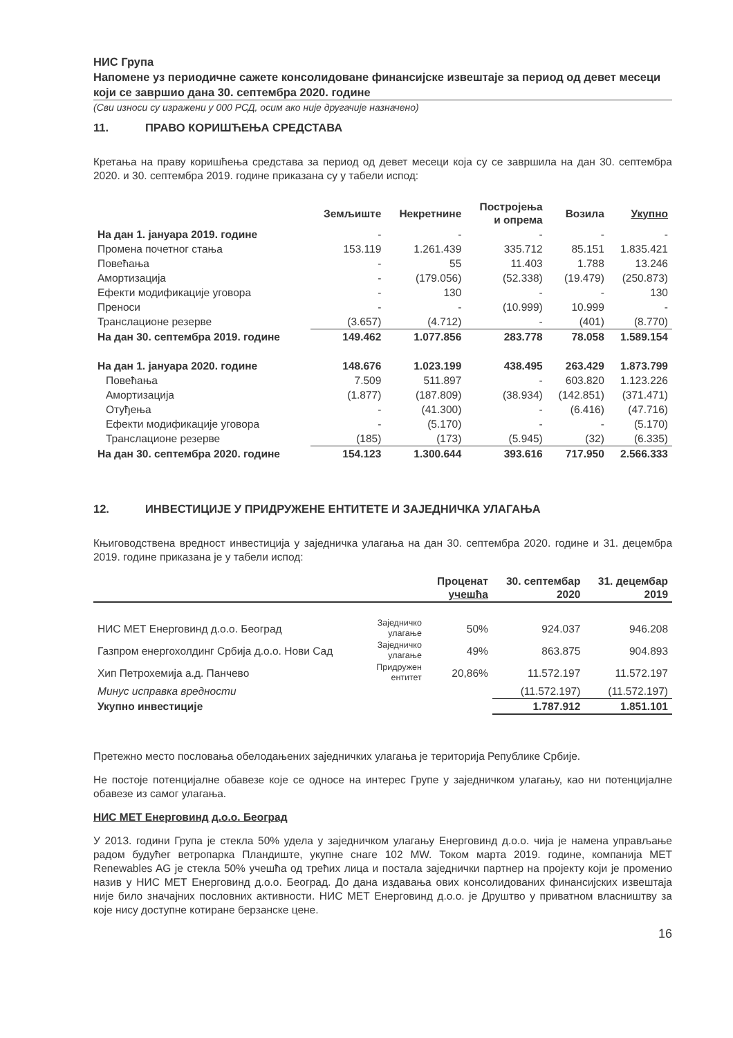НИС Група
Напомене уз периодичне сажете консолидоване финансијске извештаје за период од девет месеци који се завршио дана 30. септембра 2020. године
(Сви износи су изражени у 000 РСД, осим ако није другачије назначено)
11. ПРАВО КОРИШЋЕЊА СРЕДСТАВА
Кретања на праву коришћења средстава за период од девет месеци која су се завршила на дан 30. септембра 2020. и 30. септембра 2019. године приказана су у табели испод:
| | Земљиште | Некретнине | Постројења и опрема | Возила | Укупно |
| --- | --- | --- | --- | --- | --- |
| На дан 1. јануара 2019. године | - | - | - | - | - |
| Промена почетног стања | 153.119 | 1.261.439 | 335.712 | 85.151 | 1.835.421 |
| Повећања | - | 55 | 11.403 | 1.788 | 13.246 |
| Амортизација | - | (179.056) | (52.338) | (19.479) | (250.873) |
| Ефекти модификације уговора | - | 130 | - | - | 130 |
| Преноси | - | - | (10.999) | 10.999 | - |
| Транслационе резерве | (3.657) | (4.712) | - | (401) | (8.770) |
| На дан 30. септембра 2019. године | 149.462 | 1.077.856 | 283.778 | 78.058 | 1.589.154 |
| На дан 1. јануара 2020. године | 148.676 | 1.023.199 | 438.495 | 263.429 | 1.873.799 |
| Повећања | 7.509 | 511.897 | - | 603.820 | 1.123.226 |
| Амортизација | (1.877) | (187.809) | (38.934) | (142.851) | (371.471) |
| Отуђења | - | (41.300) | - | (6.416) | (47.716) |
| Ефекти модификације уговора | - | (5.170) | - | - | (5.170) |
| Транслационе резерве | (185) | (173) | (5.945) | (32) | (6.335) |
| На дан 30. септембра 2020. године | 154.123 | 1.300.644 | 393.616 | 717.950 | 2.566.333 |
12. ИНВЕСТИЦИЈЕ У ПРИДРУЖЕНЕ ЕНТИТЕТЕ И ЗАЈЕДНИЧКА УЛАГАЊА
Књиговодствена вредност инвестиција у заједничка улагања на дан 30. септембра 2020. године и 31. децембра 2019. године приказана је у табели испод:
| | | Проценат учешћа | 30. септембар 2020 | 31. децембар 2019 |
| --- | --- | --- | --- | --- |
| НИС МЕТ Енерговинд д.о.о. Београд | Заједничко улагање | 50% | 924.037 | 946.208 |
| Газпром енергохолдинг Србија д.о.о. Нови Сад | Заједничко улагање | 49% | 863.875 | 904.893 |
| Хип Петрохемија а.д. Панчево | Придружен ентитет | 20,86% | 11.572.197 | 11.572.197 |
| Минус исправка вредности | | | (11.572.197) | (11.572.197) |
| Укупно инвестиције | | | 1.787.912 | 1.851.101 |
Претежно место пословања обелодањених заједничких улагања је територија Републике Србије.
Не постоје потенцијалне обавезе које се односе на интерес Групе у заједничком улагању, као ни потенцијалне обавезе из самог улагања.
НИС МЕТ Енерговинд д.о.о. Београд
У 2013. години Група је стекла 50% удела у заједничком улагању Енерговинд д.о.о. чија је намена управљање радом будућег ветропарка Пландиште, укупне снаге 102 MW. Током марта 2019. године, компанија MET Renewables AG је стекла 50% учешћа од трећих лица и постала заједнички партнер на пројекту који је променио назив у НИС МЕТ Енерговинд д.о.о. Београд. До дана издавања ових консолидованих финансијских извештаја није било значајних пословних активности. НИС МЕТ Енерговинд д.о.о. је Друштво у приватном власништву за које нису доступне котиране берзанске цене.
16